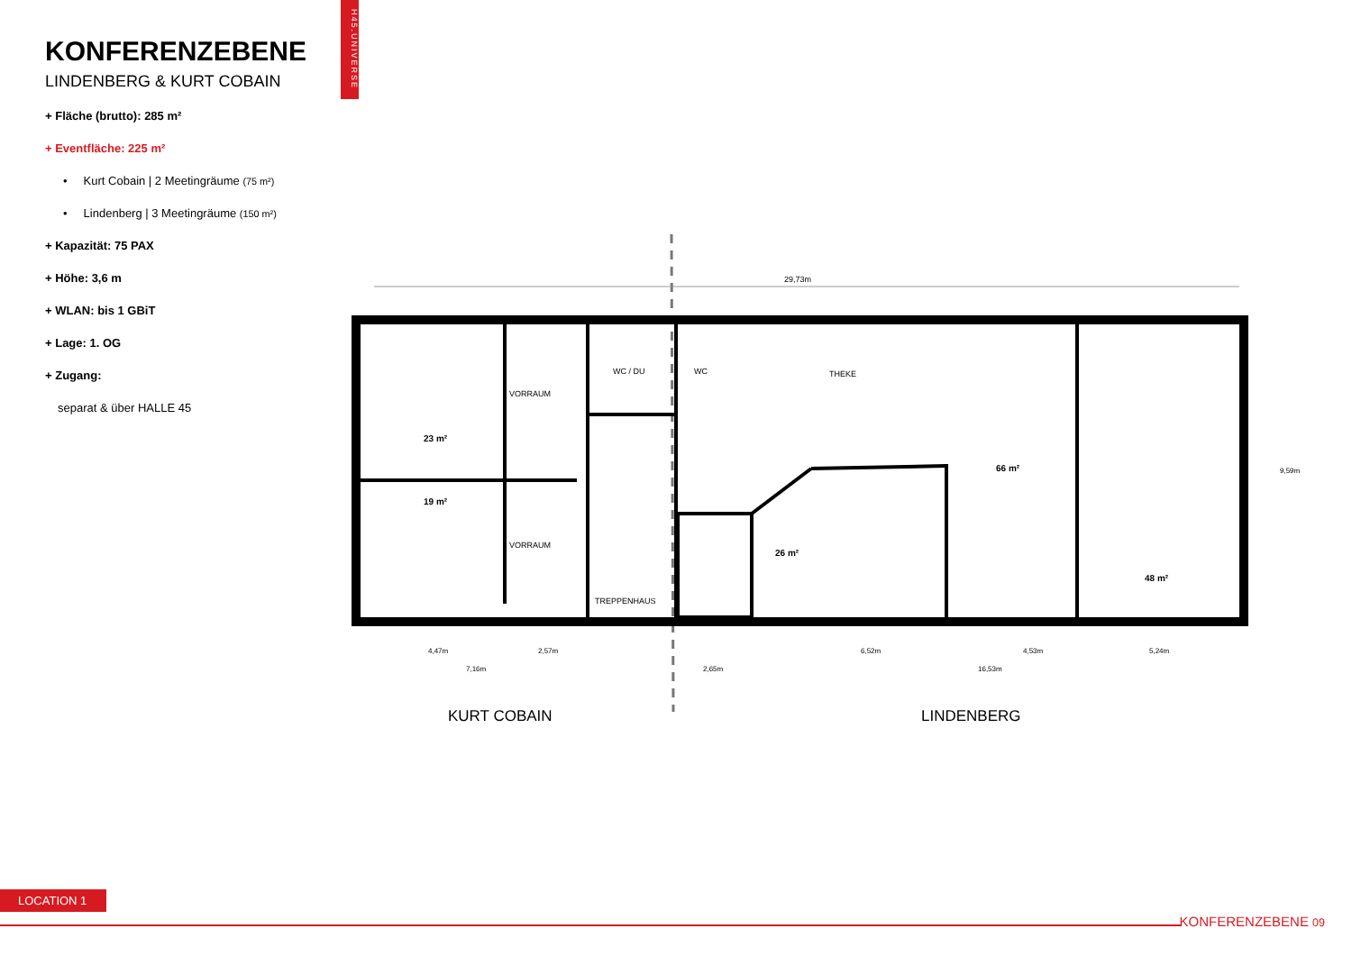H45.UNIVERSE
KONFERENZEBENE
LINDENBERG & KURT COBAIN
+ Fläche (brutto): 285 m²
+ Eventfläche: 225 m²
• Kurt Cobain | 2 Meetingräume (75 m²)
• Lindenberg | 3 Meetingräume (150 m²)
+ Kapazität: 75 PAX
+ Höhe: 3,6 m
+ WLAN: bis 1 GBiT
+ Lage: 1. OG
+ Zugang:
separat & über HALLE 45
29,73m
VORRAUM
VORRAUM
WC / DU
WC
THEKE
TREPPENHAUS
23 m²
19 m²
26 m²
66 m²
48 m²
4,47m
7,16m
2,57m
2,65m
6,52m
16,53m
4,53m
5,24m
9,59m
KURT COBAIN
LINDENBERG
LOCATION 1
KONFERENZEBENE 09